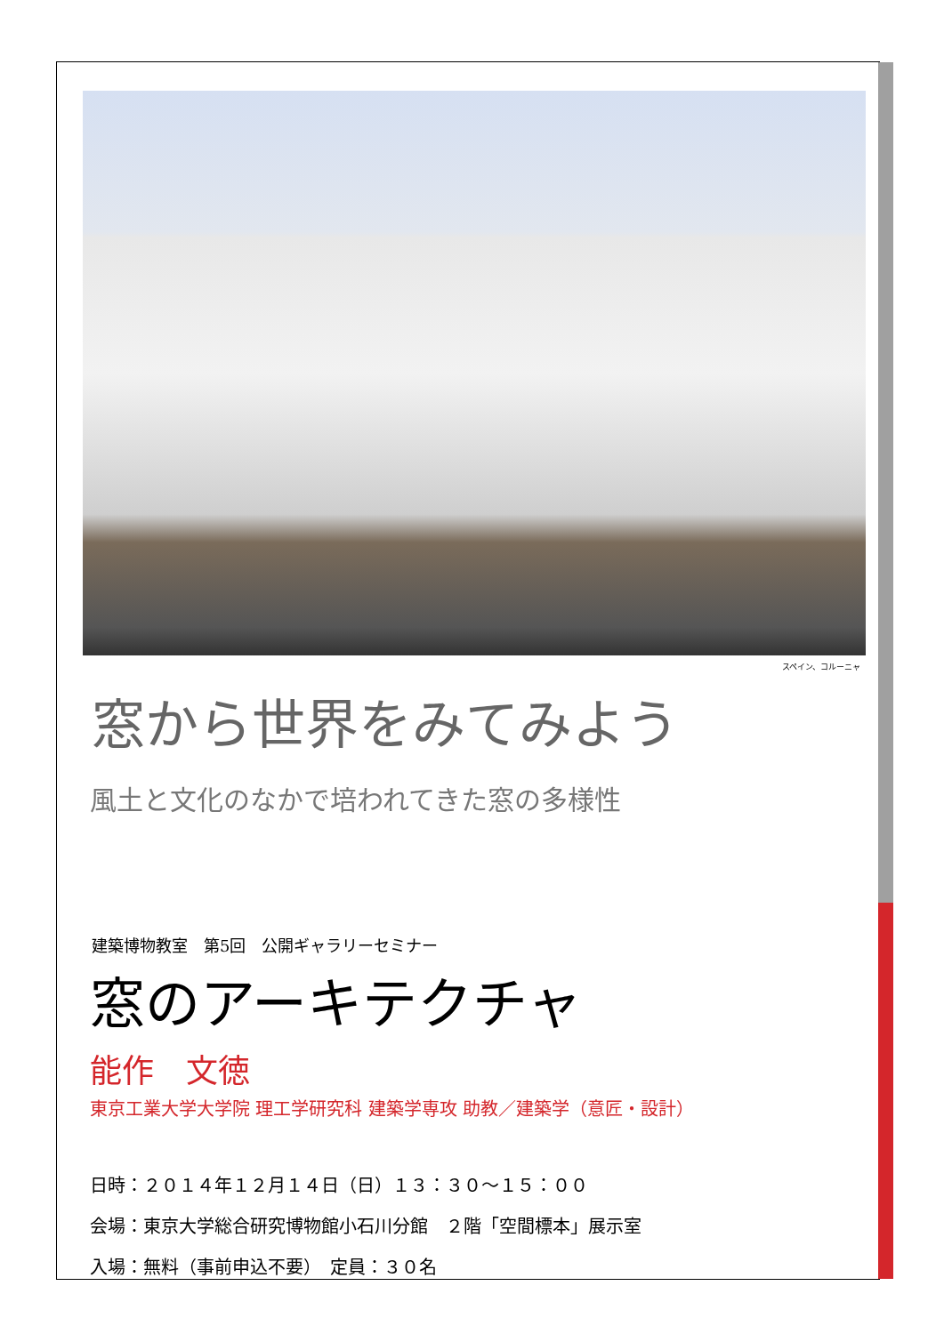スペイン、コルーニャ
窓から世界をみてみよう
風土と文化のなかで培われてきた窓の多様性
建築博物教室　第5回　公開ギャラリーセミナー
窓のアーキテクチャ
能作　文徳
東京工業大学大学院 理工学研究科 建築学専攻 助教／建築学（意匠・設計）
日時：２０１４年１２月１４日（日）１３：３０～１５：００
会場：東京大学総合研究博物館小石川分館　２階「空間標本」展示室
入場：無料（事前申込不要）　定員：３０名